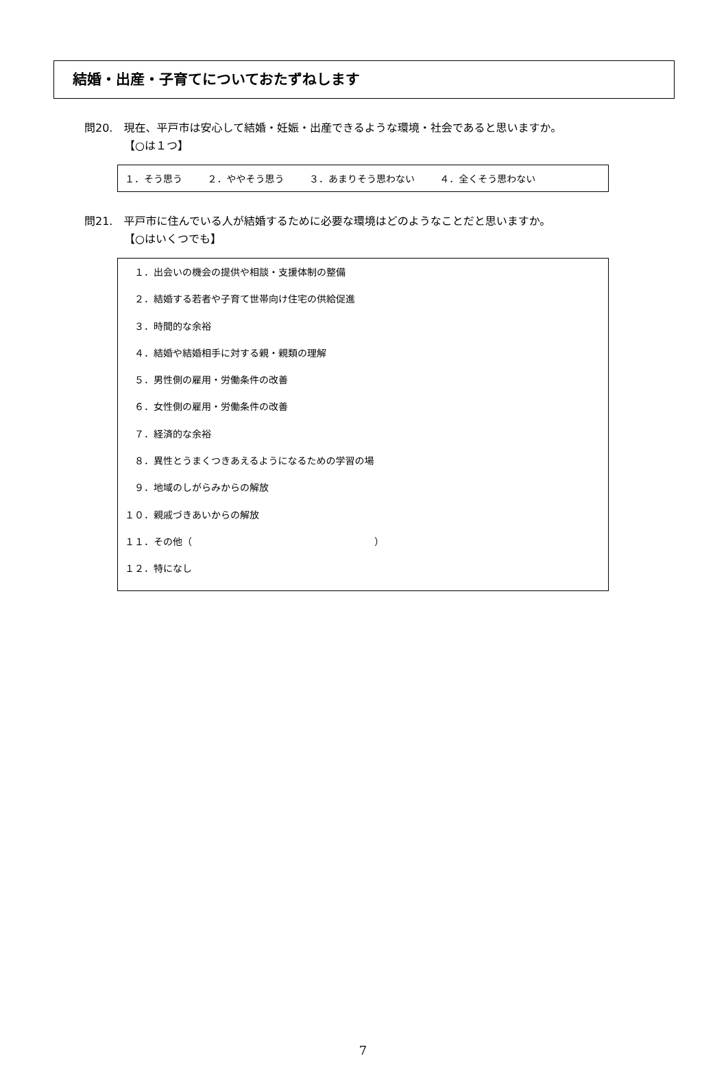結婚・出産・子育てについておたずねします
問20.　現在、平戸市は安心して結婚・妊娠・出産できるような環境・社会であると思いますか。
【○は１つ】
１．そう思う ２．ややそう思う ３．あまりそう思わない ４．全くそう思わない
問21.　平戸市に住んでいる人が結婚するために必要な環境はどのようなことだと思いますか。
【○はいくつでも】
　１．出会いの機会の提供や相談・支援体制の整備
　２．結婚する若者や子育て世帯向け住宅の供給促進
　３．時間的な余裕
　４．結婚や結婚相手に対する親・親類の理解
　５．男性側の雇用・労働条件の改善
　６．女性側の雇用・労働条件の改善
　７．経済的な余裕
　８．異性とうまくつきあえるようになるための学習の場
　９．地域のしがらみからの解放
１０．親戚づきあいからの解放
１１．その他（　　　　　　　　　　　　　　　　　　　）
１２．特になし
7